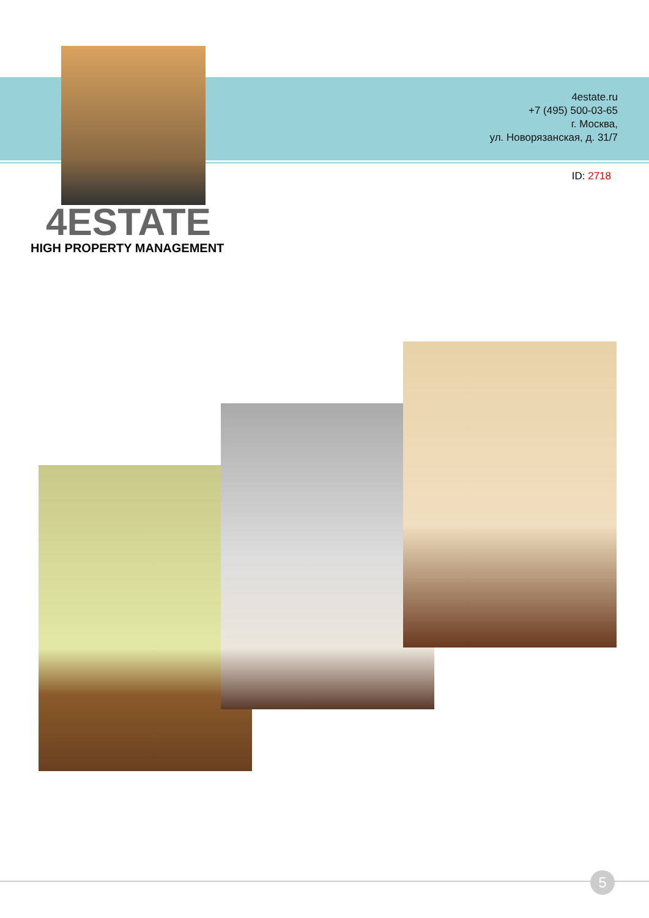4estate.ru
+7 (495) 500-03-65
г. Москва,
ул. Новорязанская, д. 31/7
ID: 2718
4ESTATE
HIGH PROPERTY MANAGEMENT
5